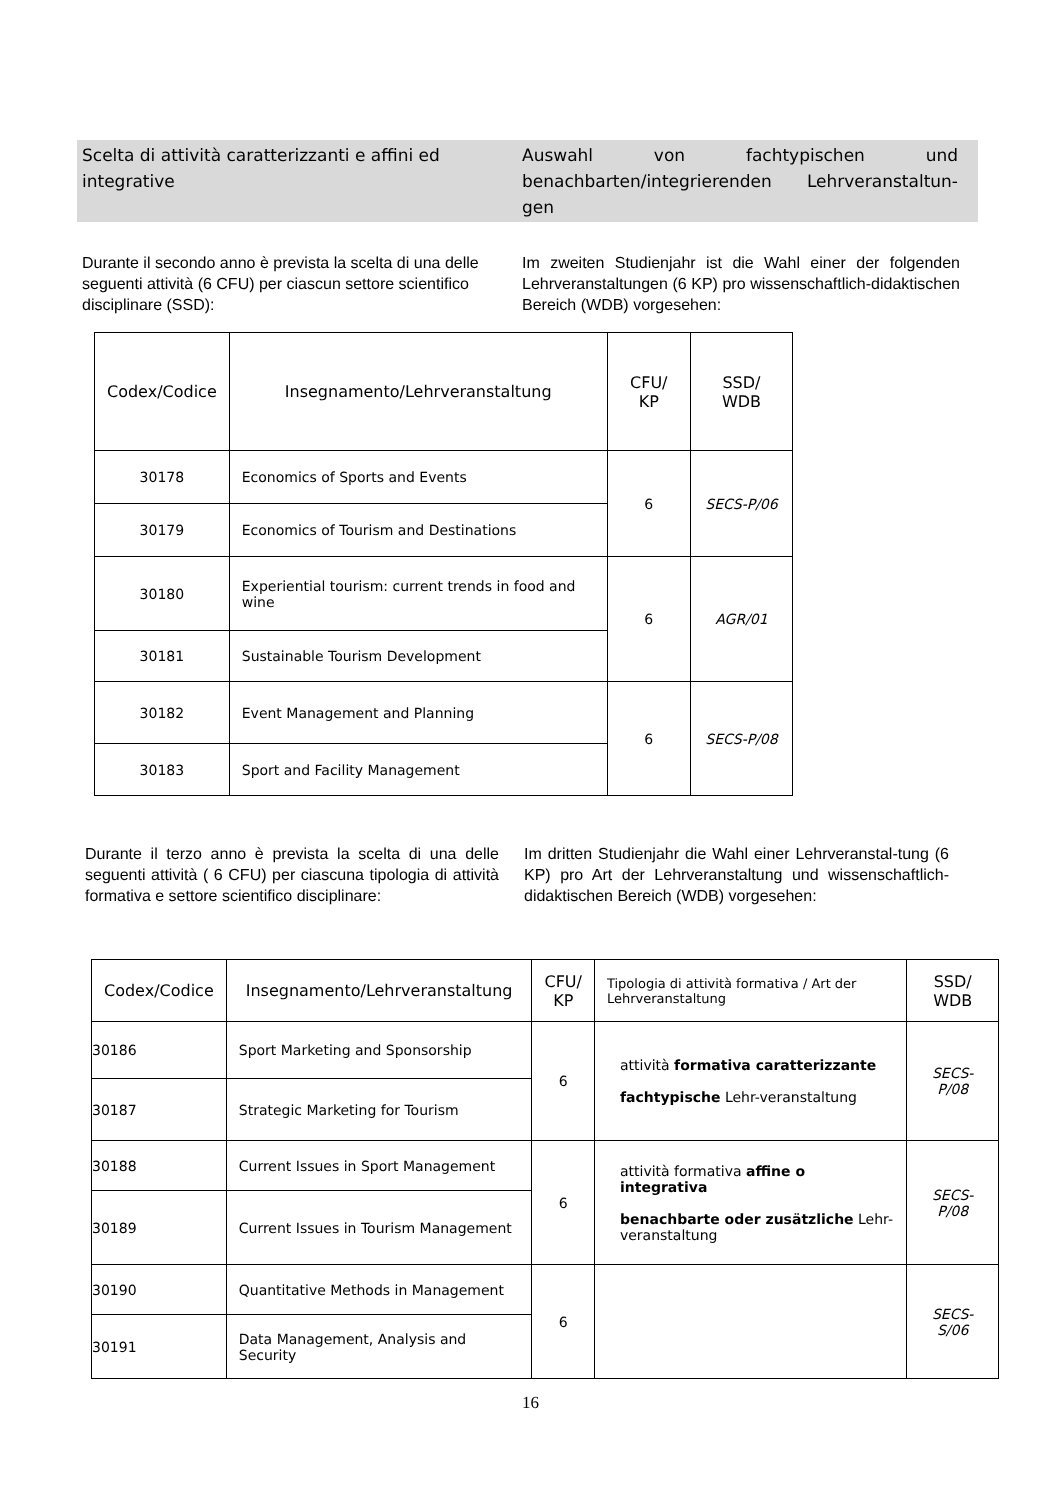Scelta di attività caratterizzanti e affini ed integrative
Auswahl von fachtypischen und benachbarten/integrierenden Lehrveranstaltun-gen
Durante il secondo anno è prevista la scelta di una delle seguenti attività (6 CFU) per ciascun settore scientifico disciplinare (SSD):
Im zweiten Studienjahr ist die Wahl einer der folgenden Lehrveranstaltungen (6 KP) pro wissenschaftlich-didaktischen Bereich (WDB) vorgesehen:
| Codex/Codice | Insegnamento/Lehrveranstaltung | CFU/ KP | SSD/ WDB |
| --- | --- | --- | --- |
| 30178 | Economics of Sports and Events | 6 | SECS-P/06 |
| 30179 | Economics of Tourism and Destinations | | |
| 30180 | Experiential tourism: current trends in food and wine | 6 | AGR/01 |
| 30181 | Sustainable Tourism Development | | |
| 30182 | Event Management and Planning | 6 | SECS-P/08 |
| 30183 | Sport and Facility Management | | |
Durante il terzo anno è prevista la scelta di una delle seguenti attività ( 6 CFU) per ciascuna tipologia di attività formativa e settore scientifico disciplinare:
Im dritten Studienjahr die Wahl einer Lehrveranstal-tung (6 KP) pro Art der Lehrveranstaltung und wissenschaftlich-didaktischen Bereich (WDB) vorgesehen:
| Codex/Codice | Insegnamento/Lehrveranstaltung | CFU/ KP | Tipologia di attività formativa / Art der Lehrveranstaltung | SSD/ WDB |
| --- | --- | --- | --- | --- |
| 30186 | Sport Marketing and Sponsorship | 6 | attività formativa caratterizzante fachtypische Lehr-veranstaltung | SECS-P/08 |
| 30187 | Strategic Marketing for Tourism | | | |
| 30188 | Current Issues in Sport Management | 6 | attività formativa affine o integrativa benachbarte oder zusätzliche Lehr-veranstaltung | SECS-P/08 |
| 30189 | Current Issues in Tourism Management | | | |
| 30190 | Quantitative Methods in Management | 6 | | SECS-S/06 |
| 30191 | Data Management, Analysis and Security | | | |
16